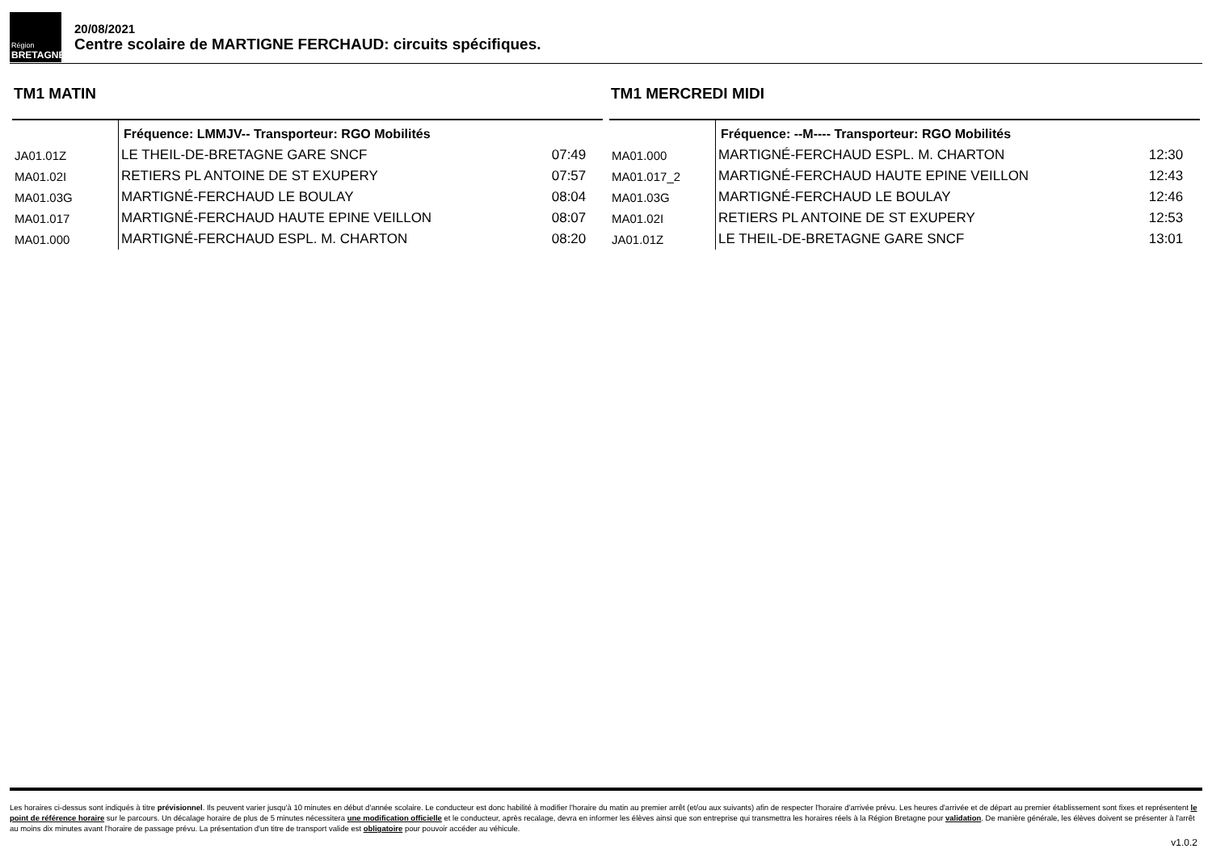Région
BRETAGNE
20/08/2021
Centre scolaire de MARTIGNE FERCHAUD: circuits spécifiques.
TM1 MATIN
| | Fréquence: LMMJV-- Transporteur: RGO Mobilités | |
| JA01.01Z | LE THEIL-DE-BRETAGNE GARE SNCF | 07:49 |
| MA01.02I | RETIERS PL ANTOINE DE ST EXUPERY | 07:57 |
| MA01.03G | MARTIGNÉ-FERCHAUD LE BOULAY | 08:04 |
| MA01.017 | MARTIGNÉ-FERCHAUD HAUTE EPINE VEILLON | 08:07 |
| MA01.000 | MARTIGNÉ-FERCHAUD ESPL. M. CHARTON | 08:20 |
TM1 MERCREDI MIDI
| | Fréquence: --M---- Transporteur: RGO Mobilités | |
| MA01.000 | MARTIGNÉ-FERCHAUD ESPL. M. CHARTON | 12:30 |
| MA01.017_2 | MARTIGNÉ-FERCHAUD HAUTE EPINE VEILLON | 12:43 |
| MA01.03G | MARTIGNÉ-FERCHAUD LE BOULAY | 12:46 |
| MA01.02I | RETIERS PL ANTOINE DE ST EXUPERY | 12:53 |
| JA01.01Z | LE THEIL-DE-BRETAGNE GARE SNCF | 13:01 |
Les horaires ci-dessus sont indiqués à titre prévisionnel. Ils peuvent varier jusqu'à 10 minutes en début d'année scolaire. Le conducteur est donc habilité à modifier l'horaire du matin au premier arrêt (et/ou aux suivants) afin de respecter l'horaire d'arrivée prévu. Les heures d'arrivée et de départ au premier établissement sont fixes et représentent le point de référence horaire sur le parcours. Un décalage horaire de plus de 5 minutes nécessitera une modification officielle et le conducteur, après recalage, devra en informer les élèves ainsi que son entreprise qui transmettra les horaires réels à la Région Bretagne pour validation. De manière générale, les élèves doivent se présenter à l'arrêt au moins dix minutes avant l'horaire de passage prévu. La présentation d'un titre de transport valide est obligatoire pour pouvoir accéder au véhicule.
v1.0.2